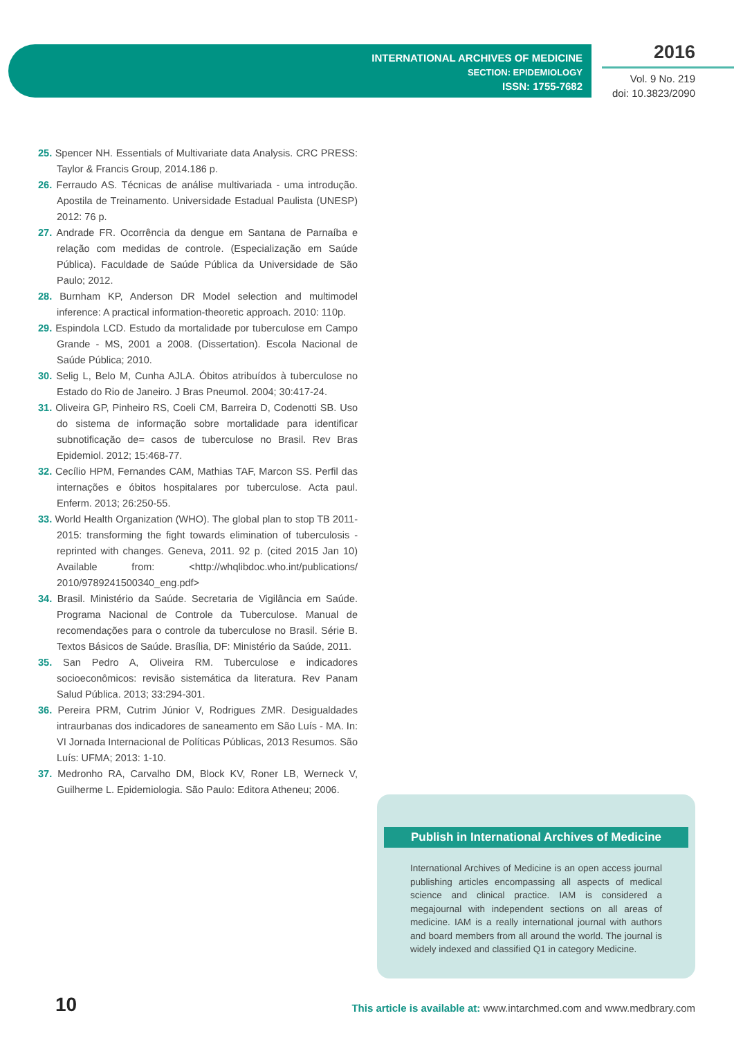INTERNATIONAL ARCHIVES OF MEDICINE
SECTION: EPIDEMIOLOGY
ISSN: 1755-7682
2016
Vol. 9 No. 219
doi: 10.3823/2090
25. Spencer NH. Essentials of Multivariate data Analysis. CRC PRESS: Taylor & Francis Group, 2014.186 p.
26. Ferraudo AS. Técnicas de análise multivariada - uma introdução. Apostila de Treinamento. Universidade Estadual Paulista (UNESP) 2012: 76 p.
27. Andrade FR. Ocorrência da dengue em Santana de Parnaíba e relação com medidas de controle. (Especialização em Saúde Pública). Faculdade de Saúde Pública da Universidade de São Paulo; 2012.
28. Burnham KP, Anderson DR Model selection and multimodel inference: A practical information-theoretic approach. 2010: 110p.
29. Espindola LCD. Estudo da mortalidade por tuberculose em Campo Grande - MS, 2001 a 2008. (Dissertation). Escola Nacional de Saúde Pública; 2010.
30. Selig L, Belo M, Cunha AJLA. Óbitos atribuídos à tuberculose no Estado do Rio de Janeiro. J Bras Pneumol. 2004; 30:417-24.
31. Oliveira GP, Pinheiro RS, Coeli CM, Barreira D, Codenotti SB. Uso do sistema de informação sobre mortalidade para identificar subnotificação de= casos de tuberculose no Brasil. Rev Bras Epidemiol. 2012; 15:468-77.
32. Cecílio HPM, Fernandes CAM, Mathias TAF, Marcon SS. Perfil das internações e óbitos hospitalares por tuberculose. Acta paul. Enferm. 2013; 26:250-55.
33. World Health Organization (WHO). The global plan to stop TB 2011-2015: transforming the fight towards elimination of tuberculosis - reprinted with changes. Geneva, 2011. 92 p. (cited 2015 Jan 10) Available from: <http://whqlibdoc.who.int/publications/ 2010/9789241500340_eng.pdf>
34. Brasil. Ministério da Saúde. Secretaria de Vigilância em Saúde. Programa Nacional de Controle da Tuberculose. Manual de recomendações para o controle da tuberculose no Brasil. Série B. Textos Básicos de Saúde. Brasília, DF: Ministério da Saúde, 2011.
35. San Pedro A, Oliveira RM. Tuberculose e indicadores socioeconômicos: revisão sistemática da literatura. Rev Panam Salud Pública. 2013; 33:294-301.
36. Pereira PRM, Cutrim Júnior V, Rodrigues ZMR. Desigualdades intraurbanas dos indicadores de saneamento em São Luís - MA. In: VI Jornada Internacional de Políticas Públicas, 2013 Resumos. São Luís: UFMA; 2013: 1-10.
37. Medronho RA, Carvalho DM, Block KV, Roner LB, Werneck V, Guilherme L. Epidemiologia. São Paulo: Editora Atheneu; 2006.
Publish in International Archives of Medicine
International Archives of Medicine is an open access journal publishing articles encompassing all aspects of medical science and clinical practice. IAM is considered a megajournal with independent sections on all areas of medicine. IAM is a really international journal with authors and board members from all around the world. The journal is widely indexed and classified Q1 in category Medicine.
10
This article is available at: www.intarchmed.com and www.medbrary.com